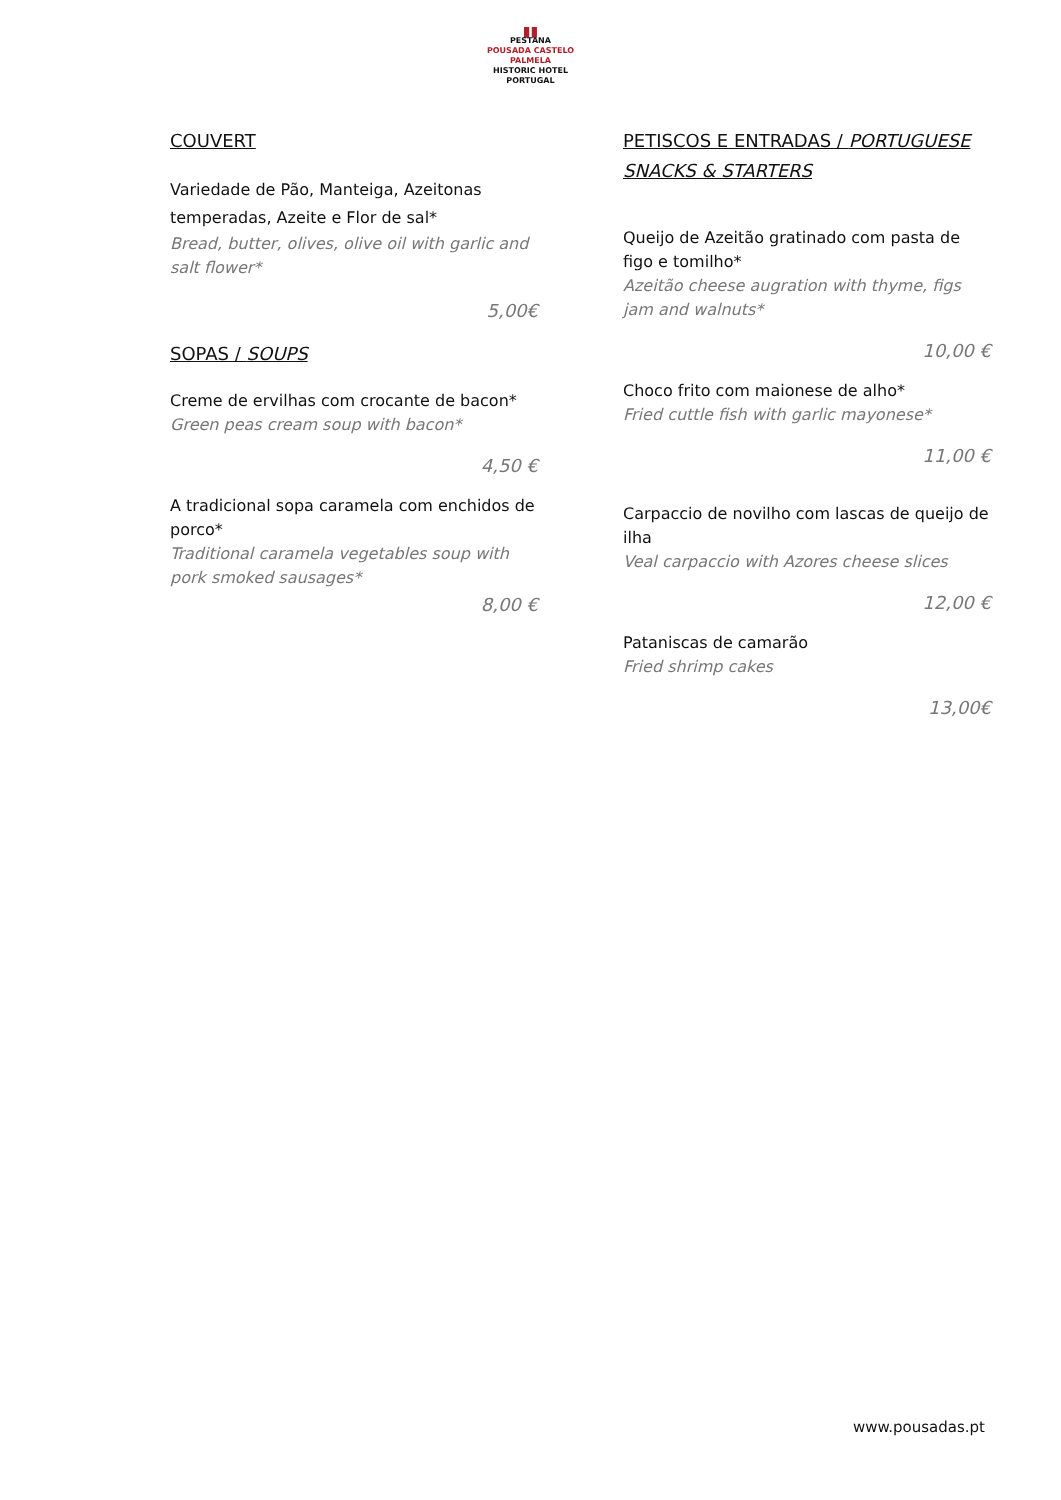▮▮
PESTANA
POUSADA CASTELO
PALMELA
HISTORIC HOTEL
PORTUGAL
COUVERT
Variedade de Pão, Manteiga, Azeitonas temperadas, Azeite e Flor de sal*
Bread, butter, olives, olive oil with garlic and salt flower*
5,00€
SOPAS / SOUPS
Creme de ervilhas com crocante de bacon*
Green peas cream soup with bacon*
4,50 €
A tradicional sopa caramela com enchidos de porco*
Traditional caramela vegetables soup with pork smoked sausages*
8,00 €
PETISCOS E ENTRADAS / PORTUGUESE SNACKS & STARTERS
Queijo de Azeitão gratinado com pasta de figo e tomilho*
Azeitão cheese augration with thyme, figs jam and walnuts*
10,00 €
Choco frito com maionese de alho*
Fried cuttle fish with garlic mayonese*
11,00 €
Carpaccio de novilho com lascas de queijo de ilha
Veal carpaccio with Azores cheese slices
12,00 €
Pataniscas de camarão
Fried shrimp cakes
13,00€
www.pousadas.pt